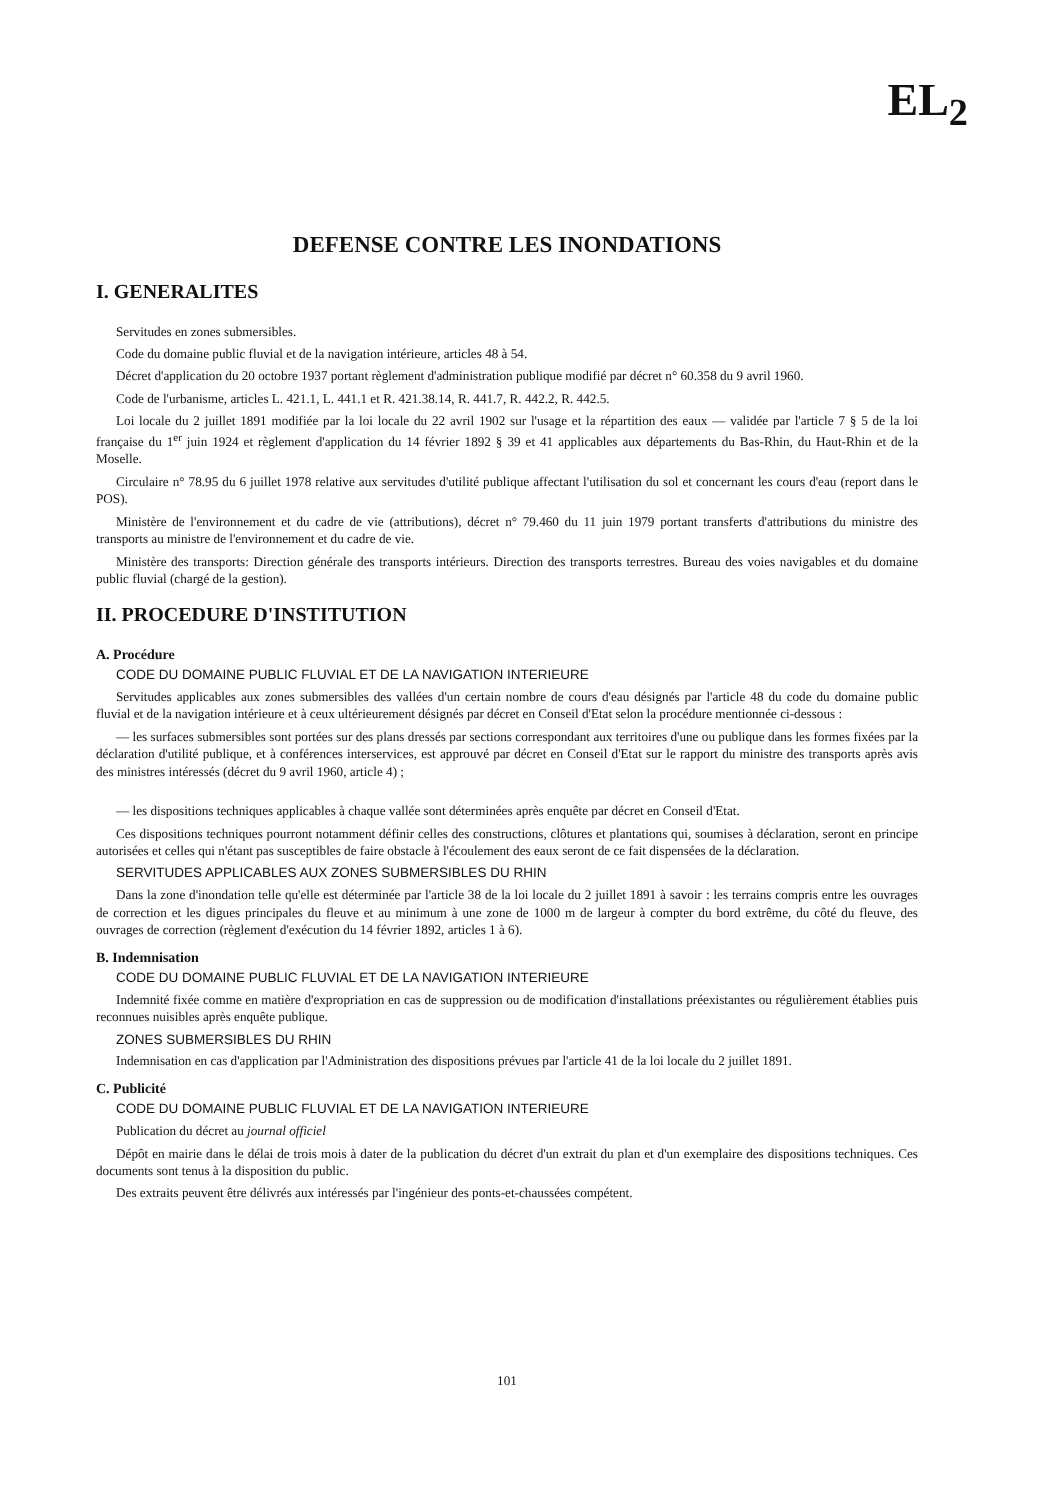EL<sub>2</sub>
DEFENSE CONTRE LES INONDATIONS
I. GENERALITES
Servitudes en zones submersibles.
Code du domaine public fluvial et de la navigation intérieure, articles 48 à 54.
Décret d'application du 20 octobre 1937 portant règlement d'administration publique modifié par décret n° 60.358 du 9 avril 1960.
Code de l'urbanisme, articles L. 421.1, L. 441.1 et R. 421.38.14, R. 441.7, R. 442.2, R. 442.5.
Loi locale du 2 juillet 1891 modifiée par la loi locale du 22 avril 1902 sur l'usage et la répartition des eaux — validée par l'article 7 § 5 de la loi française du 1<sup>er</sup> juin 1924 et règlement d'application du 14 février 1892 § 39 et 41 applicables aux départements du Bas-Rhin, du Haut-Rhin et de la Moselle.
Circulaire n° 78.95 du 6 juillet 1978 relative aux servitudes d'utilité publique affectant l'utilisation du sol et concernant les cours d'eau (report dans le POS).
Ministère de l'environnement et du cadre de vie (attributions), décret n° 79.460 du 11 juin 1979 portant transferts d'attributions du ministre des transports au ministre de l'environnement et du cadre de vie.
Ministère des transports: Direction générale des transports intérieurs. Direction des transports terrestres. Bureau des voies navigables et du domaine public fluvial (chargé de la gestion).
II. PROCEDURE D'INSTITUTION
A. Procédure
CODE DU DOMAINE PUBLIC FLUVIAL ET DE LA NAVIGATION INTERIEURE
Servitudes applicables aux zones submersibles des vallées d'un certain nombre de cours d'eau désignés par l'article 48 du code du domaine public fluvial et de la navigation intérieure et à ceux ultérieurement désignés par décret en Conseil d'Etat selon la procédure mentionnée ci-dessous :
— les surfaces submersibles sont portées sur des plans dressés par sections correspondant aux territoires d'une ou publique dans les formes fixées par la déclaration d'utilité publique, et à conférences interservices, est approuvé par décret en Conseil d'Etat sur le rapport du ministre des transports après avis des ministres intéressés (décret du 9 avril 1960, article 4) ;
— les dispositions techniques applicables à chaque vallée sont déterminées après enquête par décret en Conseil d'Etat.
Ces dispositions techniques pourront notamment définir celles des constructions, clôtures et plantations qui, soumises à déclaration, seront en principe autorisées et celles qui n'étant pas susceptibles de faire obstacle à l'écoulement des eaux seront de ce fait dispensées de la déclaration.
SERVITUDES APPLICABLES AUX ZONES SUBMERSIBLES DU RHIN
Dans la zone d'inondation telle qu'elle est déterminée par l'article 38 de la loi locale du 2 juillet 1891 à savoir : les terrains compris entre les ouvrages de correction et les digues principales du fleuve et au minimum à une zone de 1000 m de largeur à compter du bord extrême, du côté du fleuve, des ouvrages de correction (règlement d'exécution du 14 février 1892, articles 1 à 6).
B. Indemnisation
CODE DU DOMAINE PUBLIC FLUVIAL ET DE LA NAVIGATION INTERIEURE
Indemnité fixée comme en matière d'expropriation en cas de suppression ou de modification d'installations préexistantes ou régulièrement établies puis reconnues nuisibles après enquête publique.
ZONES SUBMERSIBLES DU RHIN
Indemnisation en cas d'application par l'Administration des dispositions prévues par l'article 41 de la loi locale du 2 juillet 1891.
C. Publicité
CODE DU DOMAINE PUBLIC FLUVIAL ET DE LA NAVIGATION INTERIEURE
Publication du décret au journal officiel
Dépôt en mairie dans le délai de trois mois à dater de la publication du décret d'un extrait du plan et d'un exemplaire des dispositions techniques. Ces documents sont tenus à la disposition du public.
Des extraits peuvent être délivrés aux intéressés par l'ingénieur des ponts-et-chaussées compétent.
101